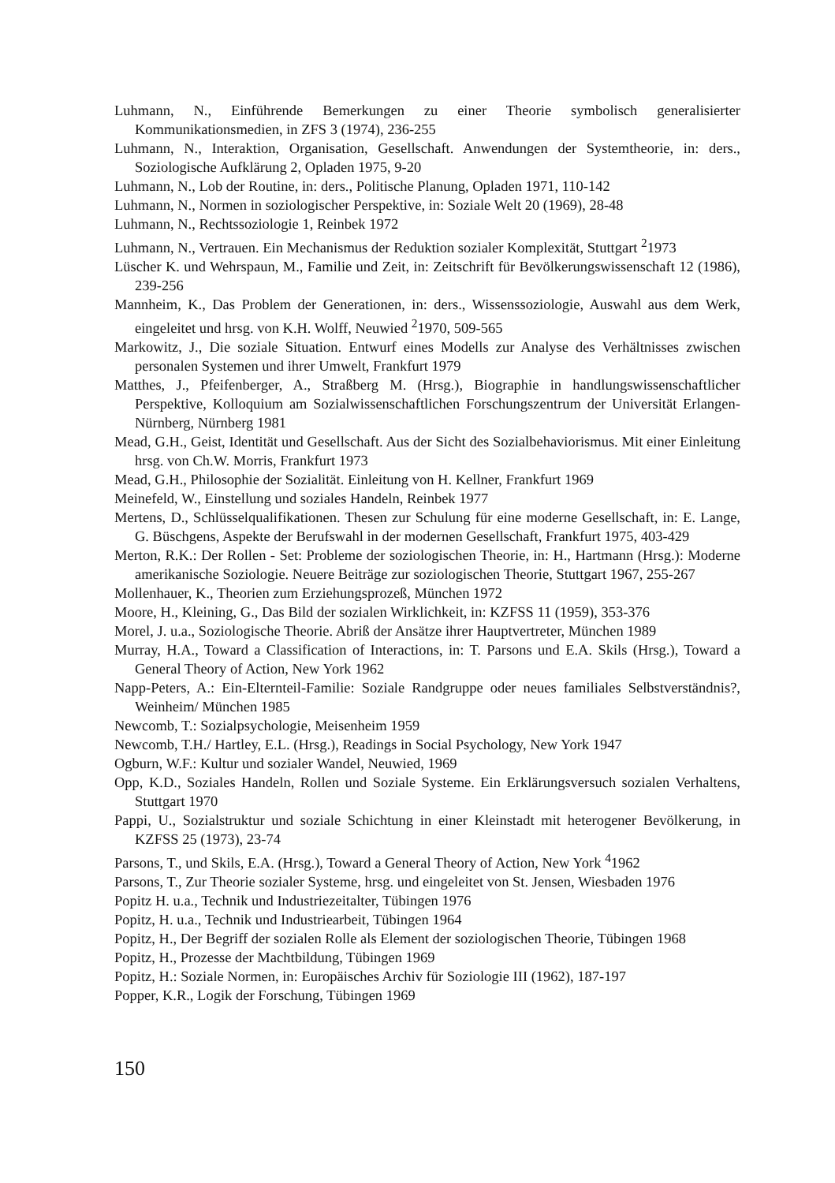Luhmann, N., Einführende Bemerkungen zu einer Theorie symbolisch generalisierter Kommunikationsmedien, in ZFS 3 (1974), 236-255
Luhmann, N., Interaktion, Organisation, Gesellschaft. Anwendungen der Systemtheorie, in: ders., Soziologische Aufklärung 2, Opladen 1975, 9-20
Luhmann, N., Lob der Routine, in: ders., Politische Planung, Opladen 1971, 110-142
Luhmann, N., Normen in soziologischer Perspektive, in: Soziale Welt 20 (1969), 28-48
Luhmann, N., Rechtssoziologie 1, Reinbek 1972
Luhmann, N., Vertrauen. Ein Mechanismus der Reduktion sozialer Komplexität, Stuttgart <sup>2</sup>1973
Lüscher K. und Wehrspaun, M., Familie und Zeit, in: Zeitschrift für Bevölkerungswissenschaft 12 (1986), 239-256
Mannheim, K., Das Problem der Generationen, in: ders., Wissenssoziologie, Auswahl aus dem Werk, eingeleitet und hrsg. von K.H. Wolff, Neuwied <sup>2</sup>1970, 509-565
Markowitz, J., Die soziale Situation. Entwurf eines Modells zur Analyse des Verhältnisses zwischen personalen Systemen und ihrer Umwelt, Frankfurt 1979
Matthes, J., Pfeifenberger, A., Straßberg M. (Hrsg.), Biographie in handlungswissenschaftlicher Perspektive, Kolloquium am Sozialwissenschaftlichen Forschungszentrum der Universität Erlangen-Nürnberg, Nürnberg 1981
Mead, G.H., Geist, Identität und Gesellschaft. Aus der Sicht des Sozialbehaviorismus. Mit einer Einleitung hrsg. von Ch.W. Morris, Frankfurt 1973
Mead, G.H., Philosophie der Sozialität. Einleitung von H. Kellner, Frankfurt 1969
Meinefeld, W., Einstellung und soziales Handeln, Reinbek 1977
Mertens, D., Schlüsselqualifikationen. Thesen zur Schulung für eine moderne Gesellschaft, in: E. Lange, G. Büschgens, Aspekte der Berufswahl in der modernen Gesellschaft, Frankfurt 1975, 403-429
Merton, R.K.: Der Rollen - Set: Probleme der soziologischen Theorie, in: H., Hartmann (Hrsg.): Moderne amerikanische Soziologie. Neuere Beiträge zur soziologischen Theorie, Stuttgart 1967, 255-267
Mollenhauer, K., Theorien zum Erziehungsprozeß, München 1972
Moore, H., Kleining, G., Das Bild der sozialen Wirklichkeit, in: KZFSS 11 (1959), 353-376
Morel, J. u.a., Soziologische Theorie. Abriß der Ansätze ihrer Hauptvertreter, München 1989
Murray, H.A., Toward a Classification of Interactions, in: T. Parsons und E.A. Skils (Hrsg.), Toward a General Theory of Action, New York 1962
Napp-Peters, A.: Ein-Elternteil-Familie: Soziale Randgruppe oder neues familiales Selbstverständnis?, Weinheim/ München 1985
Newcomb, T.: Sozialpsychologie, Meisenheim 1959
Newcomb, T.H./ Hartley, E.L. (Hrsg.), Readings in Social Psychology, New York 1947
Ogburn, W.F.: Kultur und sozialer Wandel, Neuwied, 1969
Opp, K.D., Soziales Handeln, Rollen und Soziale Systeme. Ein Erklärungsversuch sozialen Verhaltens, Stuttgart 1970
Pappi, U., Sozialstruktur und soziale Schichtung in einer Kleinstadt mit heterogener Bevölkerung, in KZFSS 25 (1973), 23-74
Parsons, T., und Skils, E.A. (Hrsg.), Toward a General Theory of Action, New York <sup>4</sup>1962
Parsons, T., Zur Theorie sozialer Systeme, hrsg. und eingeleitet von St. Jensen, Wiesbaden 1976
Popitz H. u.a., Technik und Industriezeitalter, Tübingen 1976
Popitz, H. u.a., Technik und Industriearbeit, Tübingen 1964
Popitz, H., Der Begriff der sozialen Rolle als Element der soziologischen Theorie, Tübingen 1968
Popitz, H., Prozesse der Machtbildung, Tübingen 1969
Popitz, H.: Soziale Normen, in: Europäisches Archiv für Soziologie III (1962), 187-197
Popper, K.R., Logik der Forschung, Tübingen 1969
150